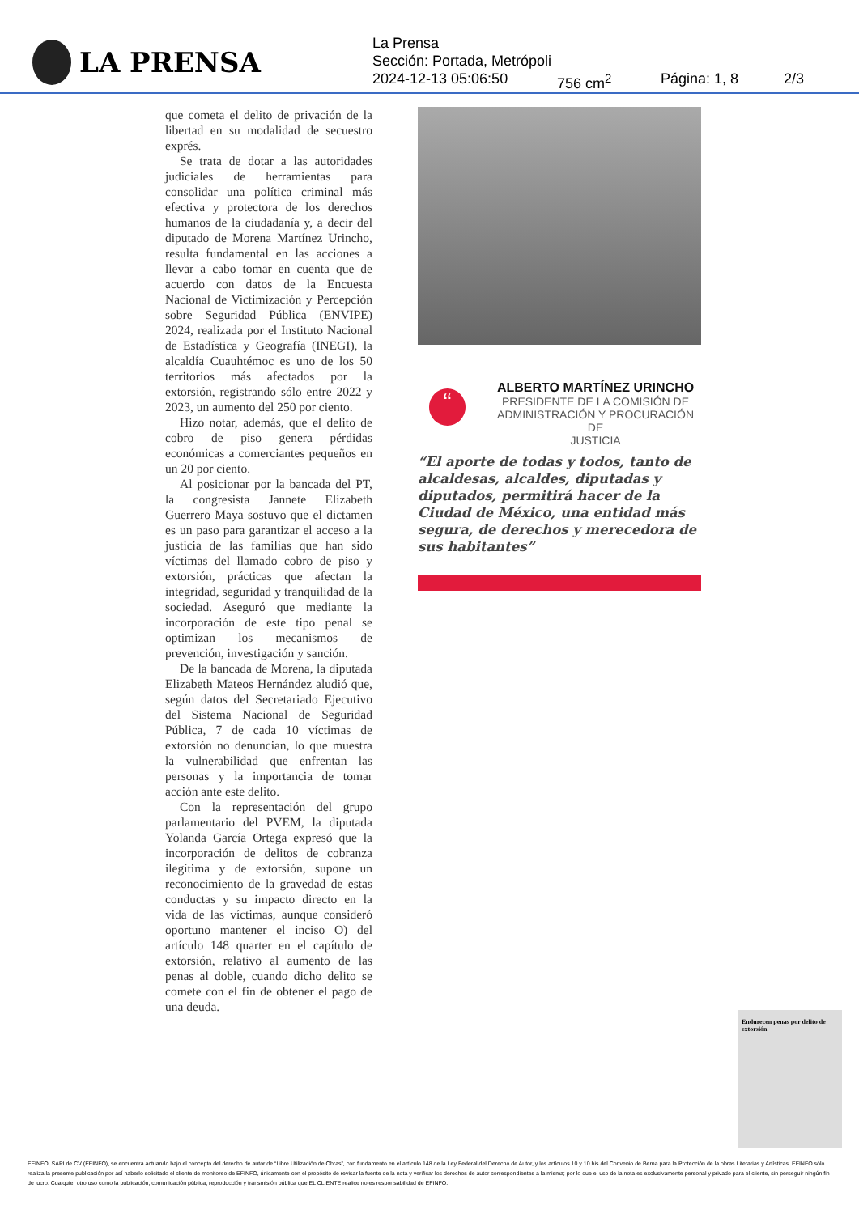LA PRENSA
La Prensa
Sección: Portada, Metrópoli
2024-12-13 05:06:50 756 cm<sup>2</sup> Página: 1, 8 2/3
que cometa el delito de privación de la libertad en su modalidad de secuestro exprés.
Se trata de dotar a las autoridades judiciales de herramientas para consolidar una política criminal más efectiva y protectora de los derechos humanos de la ciudadanía y, a decir del diputado de Morena Martínez Urincho, resulta fundamental en las acciones a llevar a cabo tomar en cuenta que de acuerdo con datos de la Encuesta Nacional de Victimización y Percepción sobre Seguridad Pública (ENVIPE) 2024, realizada por el Instituto Nacional de Estadística y Geografía (INEGI), la alcaldía Cuauhtémoc es uno de los 50 territorios más afectados por la extorsión, registrando sólo entre 2022 y 2023, un aumento del 250 por ciento.
Hizo notar, además, que el delito de cobro de piso genera pérdidas económicas a comerciantes pequeños en un 20 por ciento.
Al posicionar por la bancada del PT, la congresista Jannete Elizabeth Guerrero Maya sostuvo que el dictamen es un paso para garantizar el acceso a la justicia de las familias que han sido víctimas del llamado cobro de piso y extorsión, prácticas que afectan la integridad, seguridad y tranquilidad de la sociedad. Aseguró que mediante la incorporación de este tipo penal se optimizan los mecanismos de prevención, investigación y sanción.
De la bancada de Morena, la diputada Elizabeth Mateos Hernández aludió que, según datos del Secretariado Ejecutivo del Sistema Nacional de Seguridad Pública, 7 de cada 10 víctimas de extorsión no denuncian, lo que muestra la vulnerabilidad que enfrentan las personas y la importancia de tomar acción ante este delito.
Con la representación del grupo parlamentario del PVEM, la diputada Yolanda García Ortega expresó que la incorporación de delitos de cobranza ilegítima y de extorsión, supone un reconocimiento de la gravedad de estas conductas y su impacto directo en la vida de las víctimas, aunque consideró oportuno mantener el inciso O) del artículo 148 quarter en el capítulo de extorsión, relativo al aumento de las penas al doble, cuando dicho delito se comete con el fin de obtener el pago de una deuda.
“
ALBERTO MARTÍNEZ URINCHO
PRESIDENTE DE LA COMISIÓN DE
ADMINISTRACIÓN Y PROCURACIÓN DE
JUSTICIA
“El aporte de todas y todos, tanto de alcaldesas, alcaldes, diputadas y diputados, permitirá hacer de la Ciudad de México, una entidad más segura, de derechos y merecedora de sus habitantes”
Endurecen penas por delito de extorsión
EFINFO, SAPI de CV (EFINFO), se encuentra actuando bajo el concepto del derecho de autor de “Libre Utilización de Obras”, con fundamento en el artículo 148 de la Ley Federal del Derecho de Autor, y los artículos 10 y 10 bis del Convenio de Berna para la Protección de la obras Literarias y Artísticas. EFINFO sólo realiza la presente publicación por así haberlo solicitado el cliente de monitoreo de EFINFO, únicamente con el propósito de revisar la fuente de la nota y verificar los derechos de autor correspondientes a la misma; por lo que el uso de la nota es exclusivamente personal y privado para el cliente, sin perseguir ningún fin de lucro. Cualquier otro uso como la publicación, comunicación pública, reproducción y transmisión pública que EL CLIENTE realice no es responsabilidad de EFINFO.